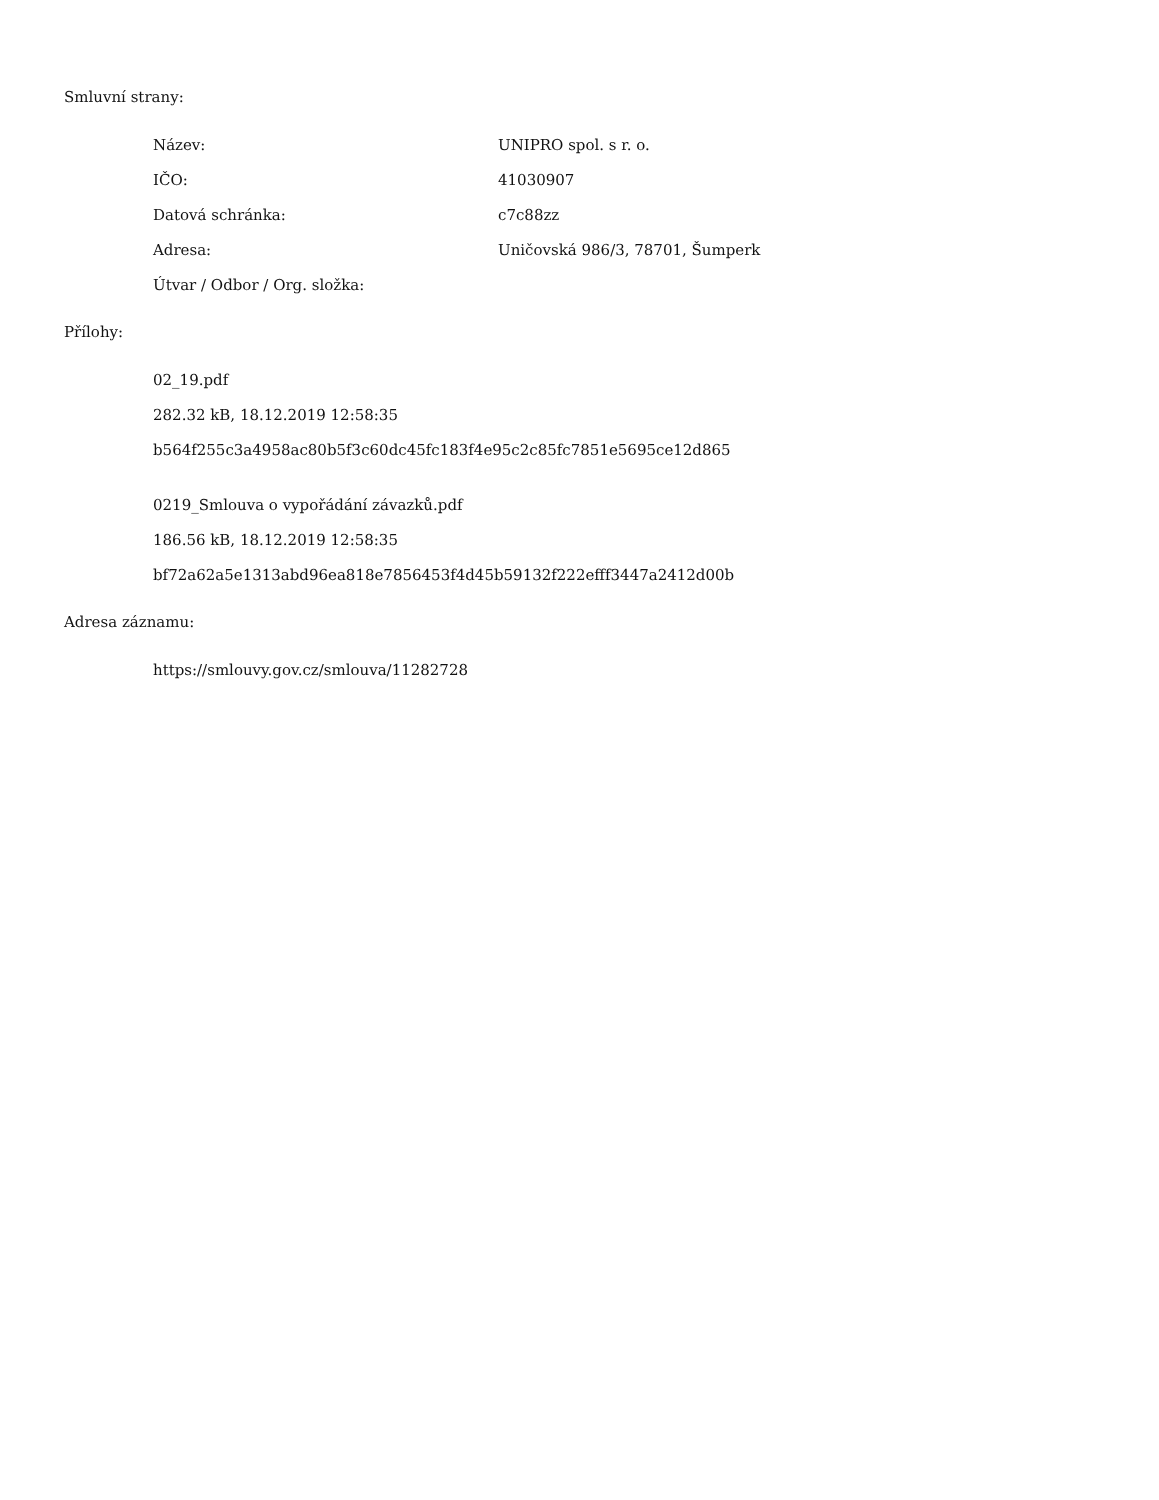Smluvní strany:
Název: UNIPRO spol. s r. o.
IČO: 41030907
Datová schránka: c7c88zz
Adresa: Uničovská 986/3, 78701, Šumperk
Útvar / Odbor / Org. složka:
Přílohy:
02_19.pdf
282.32 kB, 18.12.2019 12:58:35
b564f255c3a4958ac80b5f3c60dc45fc183f4e95c2c85fc7851e5695ce12d865
0219_Smlouva o vypořádání závazků.pdf
186.56 kB, 18.12.2019 12:58:35
bf72a62a5e1313abd96ea818e7856453f4d45b59132f222efff3447a2412d00b
Adresa záznamu:
https://smlouvy.gov.cz/smlouva/11282728